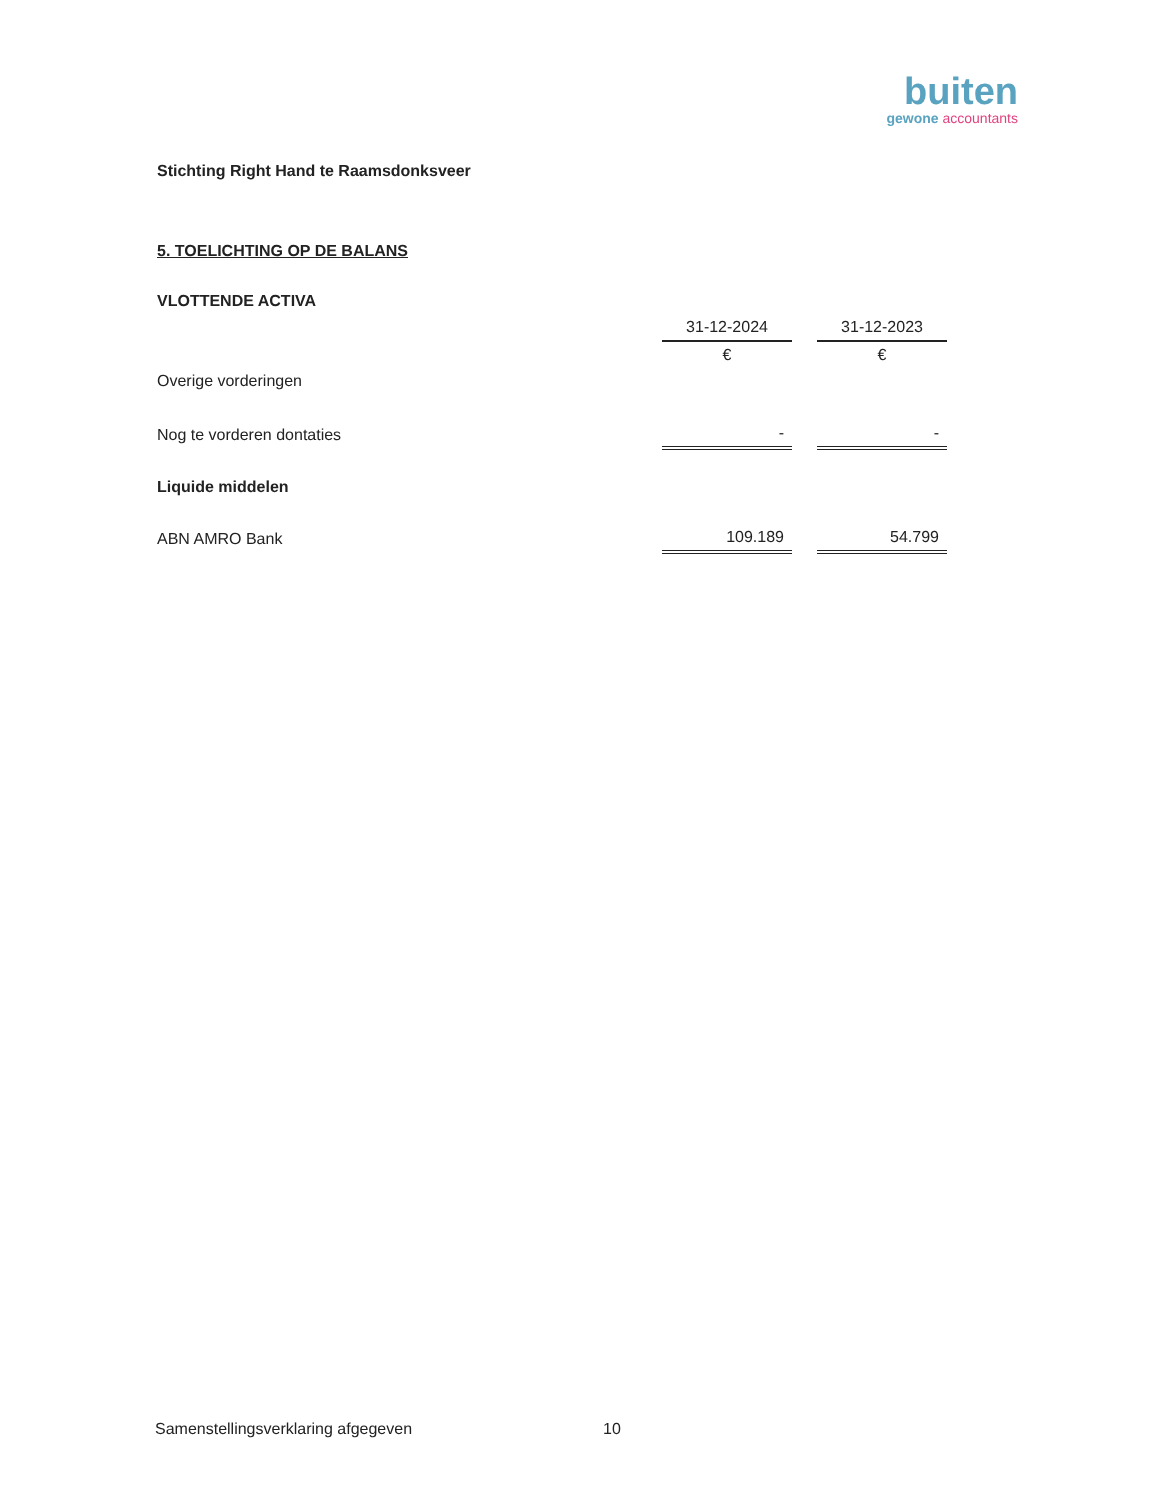buiten
gewone accountants
Stichting Right Hand te Raamsdonksveer
5. TOELICHTING OP DE BALANS
| VLOTTENDE ACTIVA | | | |
| | 31-12-2024 | | 31-12-2023 |
| | € | | € |
| Overige vorderingen | | | |
| Nog te vorderen dontaties | - | | - |
| Liquide middelen | | | |
| ABN AMRO Bank | 109.189 | | 54.799 |
Samenstellingsverklaring afgegeven
10